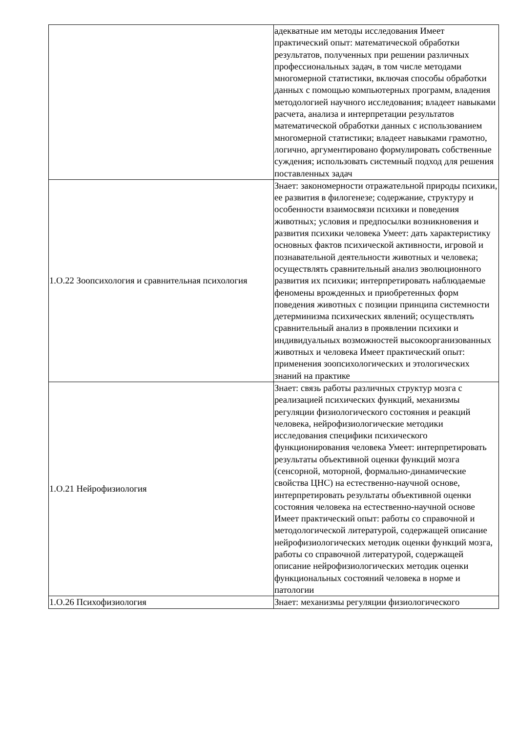| | адекватные им методы исследования Имеет практический опыт: математической обработки результатов, полученных при решении различных профессиональных задач, в том числе методами многомерной статистики, включая способы обработки данных с помощью компьютерных программ, владения методологией научного исследования; владеет навыками расчета, анализа и интерпретации результатов математической обработки данных с использованием многомерной статистики; владеет навыками грамотно, логично, аргументировано формулировать собственные суждения; использовать системный подход для решения поставленных задач |
| 1.О.22 Зоопсихология и сравнительная психология | Знает: закономерности отражательной природы психики, ее развития в филогенезе; содержание, структуру и особенности взаимосвязи психики и поведения животных; условия и предпосылки возникновения и развития психики человека Умеет: дать характеристику основных фактов психической активности, игровой и познавательной деятельности животных и человека; осуществлять сравнительный анализ эволюционного развития их психики; интерпретировать наблюдаемые феномены врожденных и приобретенных форм поведения животных с позиции принципа системности детерминизма психических явлений; осуществлять сравнительный анализ в проявлении психики и индивидуальных возможностей высокоорганизованных животных и человека Имеет практический опыт: применения зоопсихологических и этологических знаний на практике |
| 1.О.21 Нейрофизиология | Знает: связь работы различных структур мозга с реализацией психических функций, механизмы регуляции физиологического состояния и реакций человека, нейрофизиологические методики исследования специфики психического функционирования человека Умеет: интерпретировать результаты объективной оценки функций мозга (сенсорной, моторной, формально-динамические свойства ЦНС) на естественно-научной основе, интерпретировать результаты объективной оценки состояния человека на естественно-научной основе Имеет практический опыт: работы со справочной и методологической литературой, содержащей описание нейрофизиологических методик оценки функций мозга, работы со справочной литературой, содержащей описание нейрофизиологических методик оценки функциональных состояний человека в норме и патологии |
| 1.О.26 Психофизиология | Знает: механизмы регуляции физиологического |